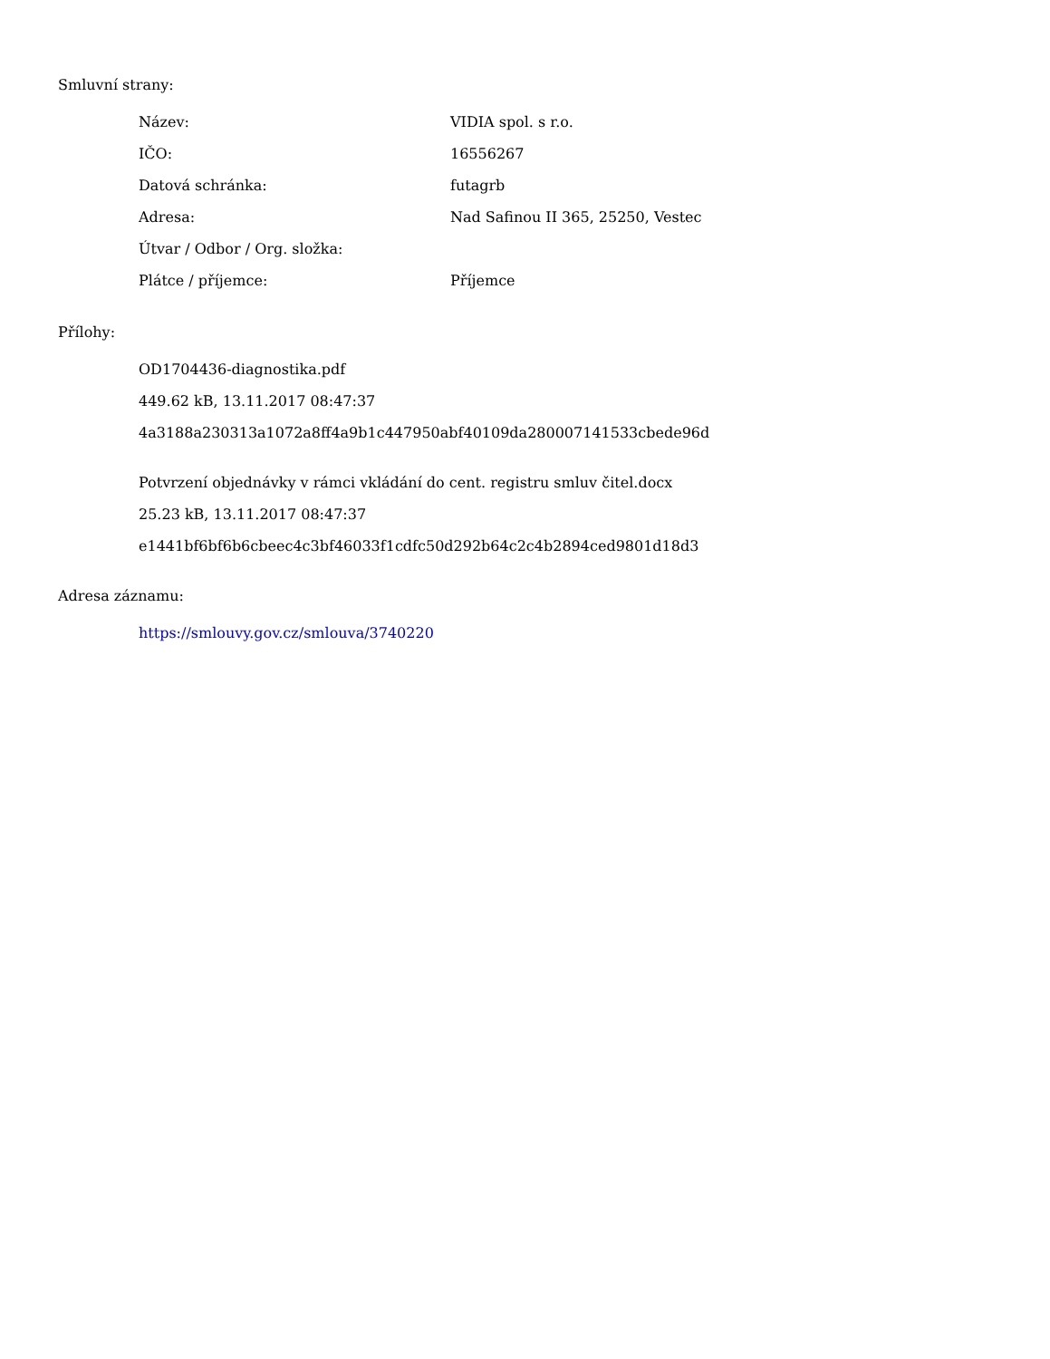Smluvní strany:
| Název: | VIDIA spol. s r.o. |
| IČO: | 16556267 |
| Datová schránka: | futagrb |
| Adresa: | Nad Safinou II 365, 25250, Vestec |
| Útvar / Odbor / Org. složka: | |
| Plátce / příjemce: | Příjemce |
Přílohy:
OD1704436-diagnostika.pdf
449.62 kB, 13.11.2017 08:47:37
4a3188a230313a1072a8ff4a9b1c447950abf40109da280007141533cbede96d
Potvrzení objednávky v rámci vkládání do cent. registru smluv čitel.docx
25.23 kB, 13.11.2017 08:47:37
e1441bf6bf6b6cbeec4c3bf46033f1cdfc50d292b64c2c4b2894ced9801d18d3
Adresa záznamu:
https://smlouvy.gov.cz/smlouva/3740220